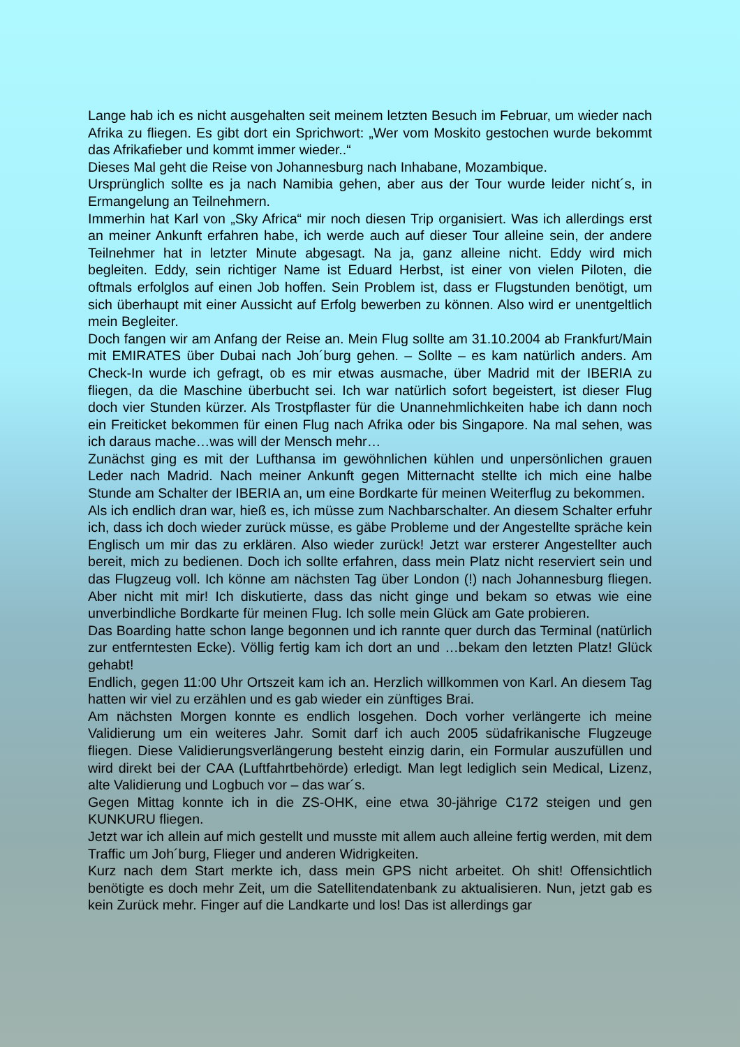Lange hab ich es nicht ausgehalten seit meinem letzten Besuch im Februar, um wieder nach Afrika zu fliegen. Es gibt dort ein Sprichwort: „Wer vom Moskito gestochen wurde bekommt das Afrikafieber und kommt immer wieder..“
Dieses Mal geht die Reise von Johannesburg nach Inhabane, Mozambique.
Ursprünglich sollte es ja nach Namibia gehen, aber aus der Tour wurde leider nicht´s, in Ermangelung an Teilnehmern.
Immerhin hat Karl von „Sky Africa“ mir noch diesen Trip organisiert. Was ich allerdings erst an meiner Ankunft erfahren habe, ich werde auch auf dieser Tour alleine sein, der andere Teilnehmer hat in letzter Minute abgesagt. Na ja, ganz alleine nicht. Eddy wird mich begleiten. Eddy, sein richtiger Name ist Eduard Herbst, ist einer von vielen Piloten, die oftmals erfolglos auf einen Job hoffen. Sein Problem ist, dass er Flugstunden benötigt, um sich überhaupt mit einer Aussicht auf Erfolg bewerben zu können. Also wird er unentgeltlich mein Begleiter.
Doch fangen wir am Anfang der Reise an. Mein Flug sollte am 31.10.2004 ab Frankfurt/Main mit EMIRATES über Dubai nach Joh´burg gehen. – Sollte – es kam natürlich anders. Am Check-In wurde ich gefragt, ob es mir etwas ausmache, über Madrid mit der IBERIA zu fliegen, da die Maschine überbucht sei. Ich war natürlich sofort begeistert, ist dieser Flug doch vier Stunden kürzer. Als Trostpflaster für die Unannehmlichkeiten habe ich dann noch ein Freiticket bekommen für einen Flug nach Afrika oder bis Singapore. Na mal sehen, was ich daraus mache…was will der Mensch mehr…
Zunächst ging es mit der Lufthansa im gewöhnlichen kühlen und unpersönlichen grauen Leder nach Madrid. Nach meiner Ankunft gegen Mitternacht stellte ich mich eine halbe Stunde am Schalter der IBERIA an, um eine Bordkarte für meinen Weiterflug zu bekommen.
Als ich endlich dran war, hieß es, ich müsse zum Nachbarschalter. An diesem Schalter erfuhr ich, dass ich doch wieder zurück müsse, es gäbe Probleme und der Angestellte spräche kein Englisch um mir das zu erklären. Also wieder zurück! Jetzt war ersterer Angestellter auch bereit, mich zu bedienen. Doch ich sollte erfahren, dass mein Platz nicht reserviert sein und das Flugzeug voll. Ich könne am nächsten Tag über London (!) nach Johannesburg fliegen. Aber nicht mit mir! Ich diskutierte, dass das nicht ginge und bekam so etwas wie eine unverbindliche Bordkarte für meinen Flug. Ich solle mein Glück am Gate probieren.
Das Boarding hatte schon lange begonnen und ich rannte quer durch das Terminal (natürlich zur entferntesten Ecke). Völlig fertig kam ich dort an und …bekam den letzten Platz! Glück gehabt!
Endlich, gegen 11:00 Uhr Ortszeit kam ich an. Herzlich willkommen von Karl. An diesem Tag hatten wir viel zu erzählen und es gab wieder ein zünftiges Brai.
Am nächsten Morgen konnte es endlich losgehen. Doch vorher verlängerte ich meine Validierung um ein weiteres Jahr. Somit darf ich auch 2005 südafrikanische Flugzeuge fliegen. Diese Validierungsverlängerung besteht einzig darin, ein Formular auszufüllen und wird direkt bei der CAA (Luftfahrtbehörde) erledigt. Man legt lediglich sein Medical, Lizenz, alte Validierung und Logbuch vor – das war´s.
Gegen Mittag konnte ich in die ZS-OHK, eine etwa 30-jährige C172 steigen und gen KUNKURU fliegen.
Jetzt war ich allein auf mich gestellt und musste mit allem auch alleine fertig werden, mit dem Traffic um Joh´burg, Flieger und anderen Widrigkeiten.
Kurz nach dem Start merkte ich, dass mein GPS nicht arbeitet. Oh shit! Offensichtlich benötigte es doch mehr Zeit, um die Satellitendatenbank zu aktualisieren. Nun, jetzt gab es kein Zurück mehr. Finger auf die Landkarte und los! Das ist allerdings gar